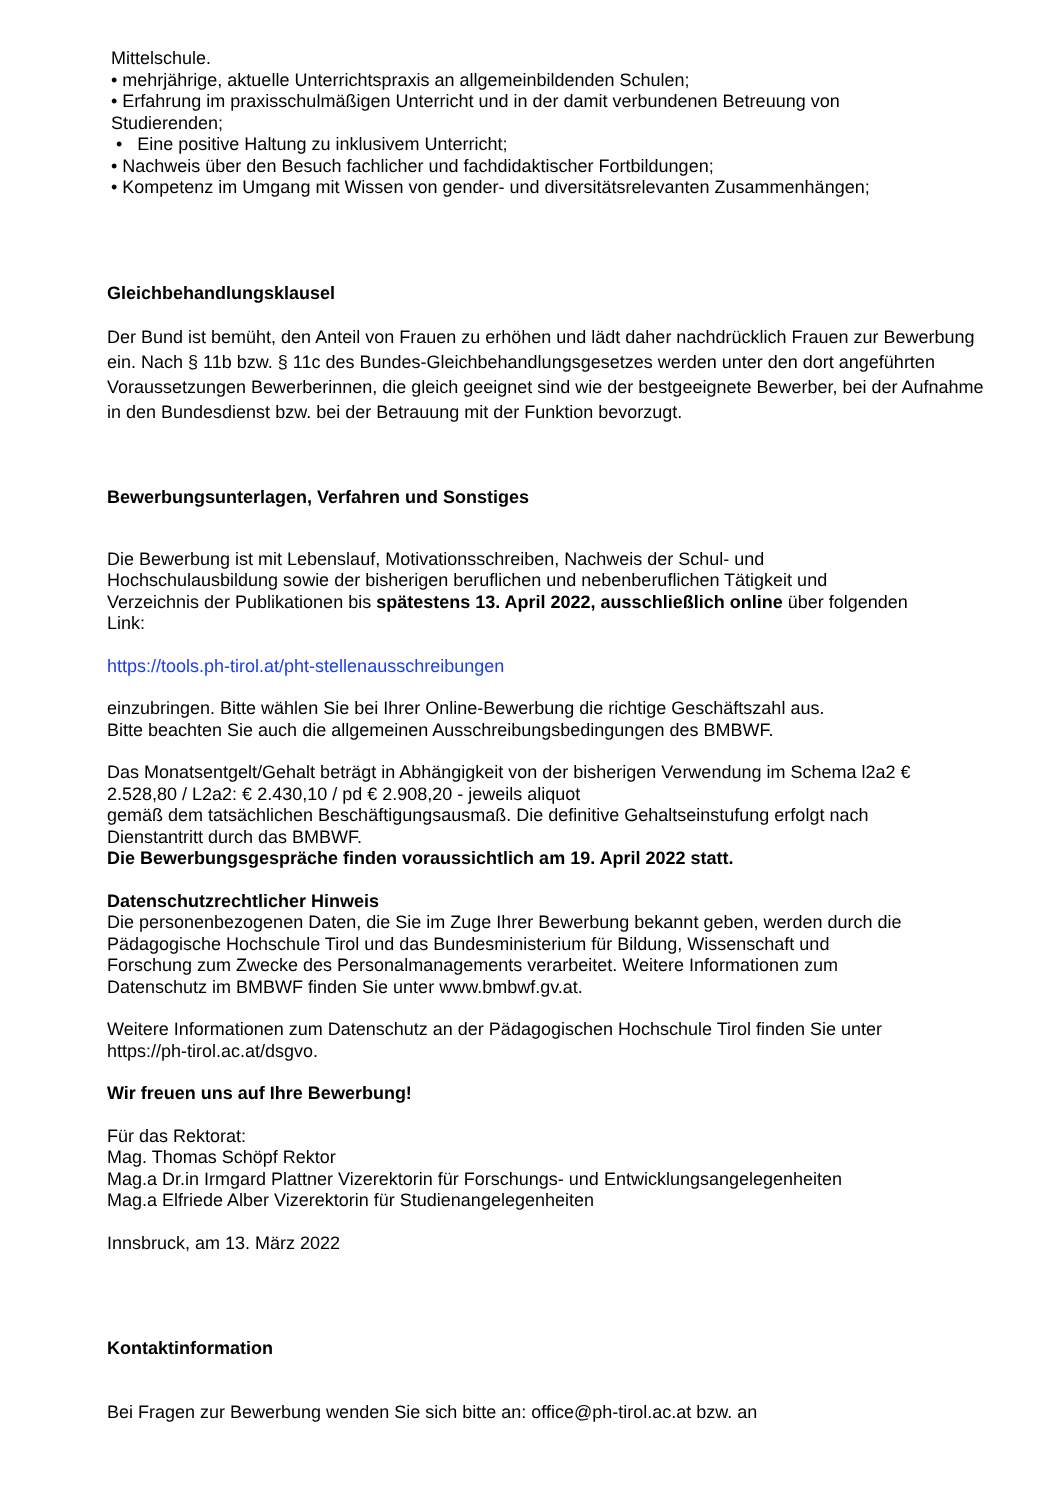Mittelschule.
• mehrjährige, aktuelle Unterrichtspraxis an allgemeinbildenden Schulen;
• Erfahrung im praxisschulmäßigen Unterricht und in der damit verbundenen Betreuung von
Studierenden;
• Eine positive Haltung zu inklusivem Unterricht;
• Nachweis über den Besuch fachlicher und fachdidaktischer Fortbildungen;
• Kompetenz im Umgang mit Wissen von gender- und diversitätsrelevanten Zusammenhängen;
Gleichbehandlungsklausel
Der Bund ist bemüht, den Anteil von Frauen zu erhöhen und lädt daher nachdrücklich Frauen zur Bewerbung ein. Nach § 11b bzw. § 11c des Bundes-Gleichbehandlungsgesetzes werden unter den dort angeführten Voraussetzungen Bewerberinnen, die gleich geeignet sind wie der bestgeeignete Bewerber, bei der Aufnahme in den Bundesdienst bzw. bei der Betrauung mit der Funktion bevorzugt.
Bewerbungsunterlagen, Verfahren und Sonstiges
Die Bewerbung ist mit Lebenslauf, Motivationsschreiben, Nachweis der Schul- und
Hochschulausbildung sowie der bisherigen beruflichen und nebenberuflichen Tätigkeit und
Verzeichnis der Publikationen bis spätestens 13. April 2022, ausschließlich online über folgenden
Link:
https://tools.ph-tirol.at/pht-stellenausschreibungen
einzubringen. Bitte wählen Sie bei Ihrer Online-Bewerbung die richtige Geschäftszahl aus.
Bitte beachten Sie auch die allgemeinen Ausschreibungsbedingungen des BMBWF.
Das Monatsentgelt/Gehalt beträgt in Abhängigkeit von der bisherigen Verwendung im Schema l2a2 €
2.528,80 / L2a2: € 2.430,10 / pd € 2.908,20 - jeweils aliquot
gemäß dem tatsächlichen Beschäftigungsausmaß. Die definitive Gehaltseinstufung erfolgt nach
Dienstantritt durch das BMBWF.
Die Bewerbungsgespräche finden voraussichtlich am 19. April 2022 statt.
Datenschutzrechtlicher Hinweis
Die personenbezogenen Daten, die Sie im Zuge Ihrer Bewerbung bekannt geben, werden durch die
Pädagogische Hochschule Tirol und das Bundesministerium für Bildung, Wissenschaft und
Forschung zum Zwecke des Personalmanagements verarbeitet. Weitere Informationen zum
Datenschutz im BMBWF finden Sie unter www.bmbwf.gv.at.
Weitere Informationen zum Datenschutz an der Pädagogischen Hochschule Tirol finden Sie unter
https://ph-tirol.ac.at/dsgvo.
Wir freuen uns auf Ihre Bewerbung!
Für das Rektorat:
Mag. Thomas Schöpf Rektor
Mag.a Dr.in Irmgard Plattner Vizerektorin für Forschungs- und Entwicklungsangelegenheiten
Mag.a Elfriede Alber Vizerektorin für Studienangelegenheiten
Innsbruck, am 13. März 2022
Kontaktinformation
Bei Fragen zur Bewerbung wenden Sie sich bitte an: office@ph-tirol.ac.at bzw. an